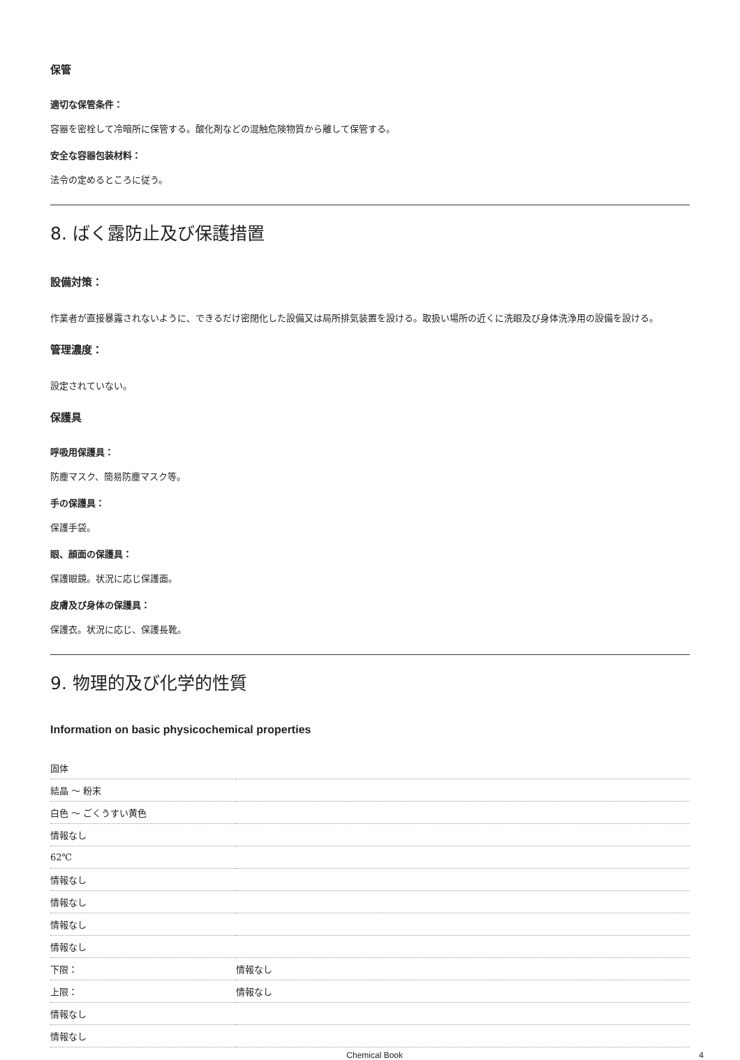保管
適切な保管条件：
容器を密栓して冷暗所に保管する。酸化剤などの混触危険物質から離して保管する。
安全な容器包装材料：
法令の定めるところに従う。
8. ばく露防止及び保護措置
設備対策：
作業者が直接暴露されないように、できるだけ密閉化した設備又は局所排気装置を設ける。取扱い場所の近くに洗眼及び身体洗浄用の設備を設ける。
管理濃度：
設定されていない。
保護具
呼吸用保護具：
防塵マスク、簡易防塵マスク等。
手の保護具：
保護手袋。
眼、顔面の保護具：
保護眼鏡。状況に応じ保護面。
皮膚及び身体の保護具：
保護衣。状況に応じ、保護長靴。
9. 物理的及び化学的性質
Information on basic physicochemical properties
| 固体 | |
| 結晶 ～ 粉末 | |
| 白色 ～ ごくうすい黄色 | |
| 情報なし | |
| 62℃ | |
| 情報なし | |
| 情報なし | |
| 情報なし | |
| 情報なし | |
| 下限： | 情報なし |
| 上限： | 情報なし |
| 情報なし | |
| 情報なし | |
Chemical Book 4